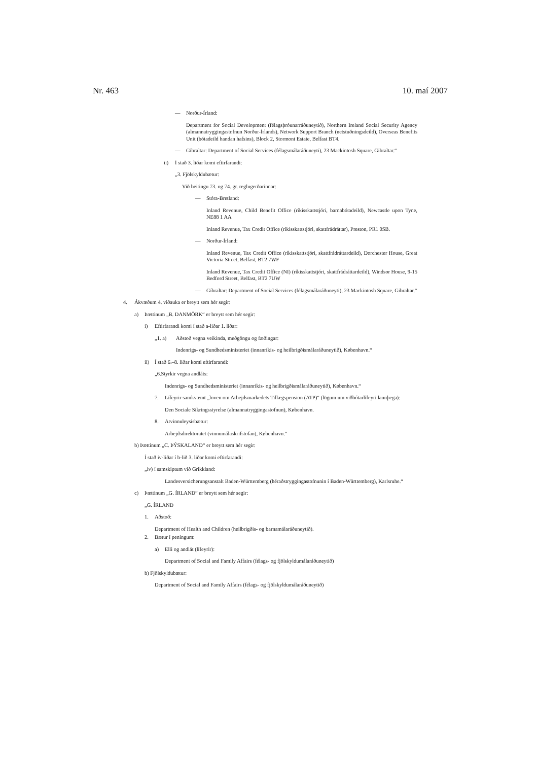Nr. 463 10. maí 2007
— Norður-Írland:
Department for Social Development (félagsþróunarráðuneytið), Northern Ireland Social Security Agency (almannatryggingastofnun Norður-Írlands), Network Support Branch (netstuðningsdeild), Overseas Benefits Unit (bótadeild handan hafsins), Block 2, Stormont Estate, Belfast BT4.
— Gíbraltar: Department of Social Services (félagsmálaráðuneyti), 23 Mackintosh Square, Gibraltar.“
ii) Í stað 3. liðar komi eftirfarandi:
„3. Fjölskyldubætur:
Við beitingu 73. og 74. gr. reglugerðarinnar:
— Stóra-Bretland:
Inland Revenue, Child Benefit Office (ríkisskattstjóri, barnabótadeild), Newcastle upon Tyne, NE88 1 AA
Inland Revenue, Tax Credit Office (ríkisskattstjóri, skattfrádráttar), Preston, PR1 0SB.
— Norður-Írland:
Inland Revenue, Tax Credit Office (ríkisskattstjóri, skattfrádráttardeild), Dorchester House, Great Victoria Street, Belfast, BT2 7WF
Inland Revenue, Tax Credit Office (NI) (ríkisskattstjóri, skattfrádráttardeild), Windsor House, 9-15 Bedford Street, Belfast, BT2 7UW
— Gíbraltar: Department of Social Services (félagsmálaráðuneyti), 23 Mackintosh Square, Gibraltar.“
4. Ákvæðum 4. viðauka er breytt sem hér segir:
a) Þættinum „B. DANMÖRK“ er breytt sem hér segir:
i) Eftirfarandi komi í stað a-liðar 1. liðar:
„1. a) Aðstoð vegna veikinda, meðgöngu og fæðingar:
Indenrigs- og Sundhedsministeriet (innanríkis- og heilbrigðismálaráðuneytið), København.“
ii) Í stað 6.–8. liðar komi eftirfarandi:
„6.Styrkir vegna andláts:
Indenrigs- og Sundhedsministeriet (innanríkis- og heilbrigðismálaráðuneytið), København.“
7. Lífeyrir samkvæmt „loven om Arbejdsmarkedets Tillægspension (ATP)“ (lögum um viðbótarlífeyri launþega):
Den Sociale Sikringsstyrelse (almannatryggingastofnun), København.
8. Atvinnuleysisbætur:
Arbejdsdirektoratet (vinnumálaskrifstofan), København.“
b) Þættinum „C. ÞÝSKALAND“ er breytt sem hér segir:
Í stað iv-liðar í b-lið 3. liðar komi eftirfarandi:
„iv) í samskiptum við Grikkland:
Landesversicherungsanstalt Baden-Württemberg (héraðstryggingastofnunin í Baden-Württemberg), Karlsruhe.“
c) Þættinum „G. ÍRLAND“ er breytt sem hér segir:
„G. ÍRLAND
1. Aðstoð:
Department of Health and Children (heilbrigðis- og barnamálaráðuneytið).
2. Bætur í peningum:
a) Elli og andlát (lífeyrir):
Department of Social and Family Affairs (félags- og fjölskyldumálaráðuneytið)
b) Fjölskyldubætur:
Department of Social and Family Affairs (félags- og fjölskyldumálaráðuneytið)